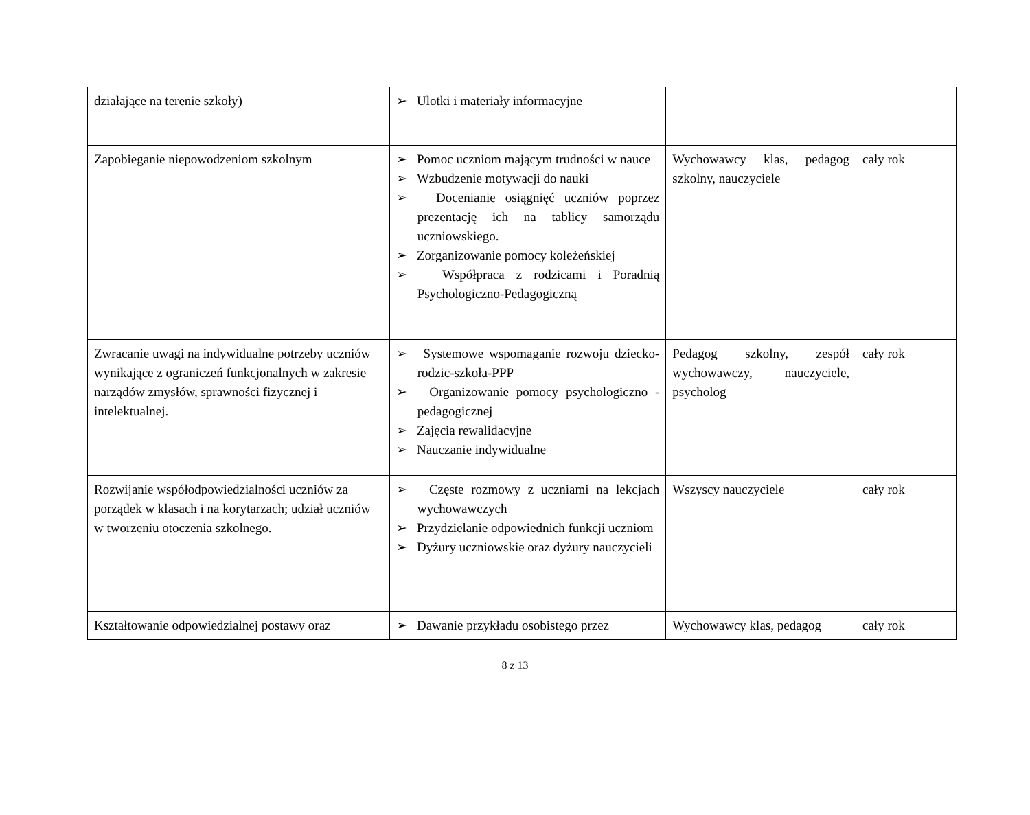| działające na terenie szkoły) | ➢ Ulotki i materiały informacyjne | | |
| Zapobieganie niepowodzeniom szkolnym | ➢ Pomoc uczniom mającym trudności w nauce ➢ Wzbudzenie motywacji do nauki ➢ Docenianie osiągnięć uczniów poprzez prezentację ich na tablicy samorządu uczniowskiego. ➢ Zorganizowanie pomocy koleżeńskiej ➢ Współpraca z rodzicami i Poradnią Psychologiczno-Pedagogiczną | Wychowawcy klas, pedagog szkolny, nauczyciele | cały rok |
| Zwracanie uwagi na indywidualne potrzeby uczniów wynikające z ograniczeń funkcjonalnych w zakresie narządów zmysłów, sprawności fizycznej i intelektualnej. | ➢ Systemowe wspomaganie rozwoju dziecko-rodzic-szkoła-PPP ➢ Organizowanie pomocy psychologiczno - pedagogicznej ➢ Zajęcia rewalidacyjne ➢ Nauczanie indywidualne | Pedagog szkolny, zespół wychowawczy, nauczyciele, psycholog | cały rok |
| Rozwijanie współodpowiedzialności uczniów za porządek w klasach i na korytarzach; udział uczniów w tworzeniu otoczenia szkolnego. | ➢ Częste rozmowy z uczniami na lekcjach wychowawczych ➢ Przydzielanie odpowiednich funkcji uczniom ➢ Dyżury uczniowskie oraz dyżury nauczycieli | Wszyscy nauczyciele | cały rok |
| Kształtowanie odpowiedzialnej postawy oraz | ➢ Dawanie przykładu osobistego przez | Wychowawcy klas, pedagog | cały rok |
8 z 13